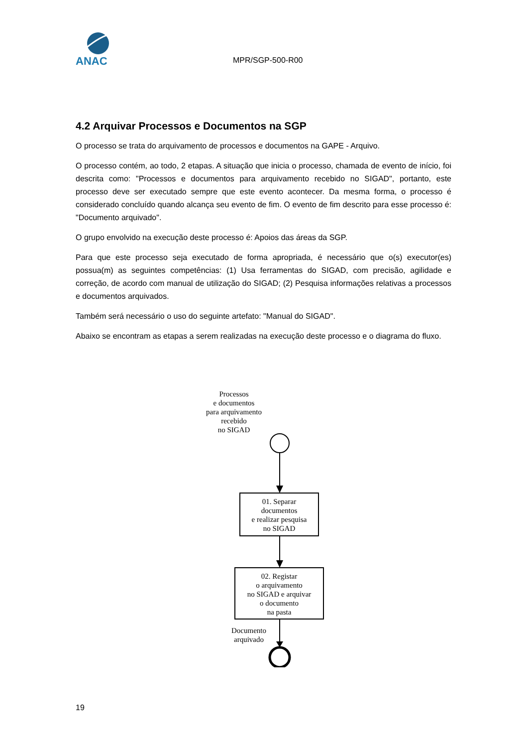ANAC
MPR/SGP-500-R00
4.2 Arquivar Processos e Documentos na SGP
O processo se trata do arquivamento de processos e documentos na GAPE - Arquivo.
O processo contém, ao todo, 2 etapas. A situação que inicia o processo, chamada de evento de início, foi descrita como: "Processos e documentos para arquivamento recebido no SIGAD", portanto, este processo deve ser executado sempre que este evento acontecer. Da mesma forma, o processo é considerado concluído quando alcança seu evento de fim. O evento de fim descrito para esse processo é: "Documento arquivado".
O grupo envolvido na execução deste processo é: Apoios das áreas da SGP.
Para que este processo seja executado de forma apropriada, é necessário que o(s) executor(es) possua(m) as seguintes competências: (1) Usa ferramentas do SIGAD, com precisão, agilidade e correção, de acordo com manual de utilização do SIGAD; (2) Pesquisa informações relativas a processos e documentos arquivados.
Também será necessário o uso do seguinte artefato: "Manual do SIGAD".
Abaixo se encontram as etapas a serem realizadas na execução deste processo e o diagrama do fluxo.
Processos
e documentos
para arquivamento
recebido
no SIGAD
01. Separar
documentos
e realizar pesquisa
no SIGAD
02. Registar
o arquivamento
no SIGAD e arquivar
o documento
na pasta
Documento
arquivado
19